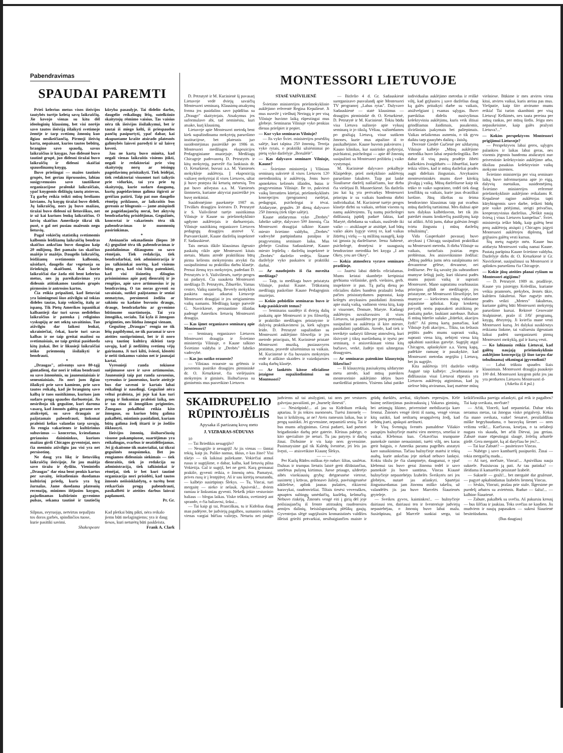Pabendravimas
SPAUDAI PAREMTI
Prieš kelerius metus visos išeivijos tautybės turėjo keletą savų laikraščių. Jie kovojo vienas su kitu dėl ideologinių klausimų, bet visi norėjo savo tautos išeiviją išlaikyti svetimoje žemėje ir tarp svetimų žmonių kuo ilgiau nesikeičiančią. Pirmoji išeivių karta, nepaisant, kurios tautos bebūtų, brangino savo spaudą, savus laikraščius ir knygas. Juo didesnė buvo tautinė grupė, juo didesni tiražai buvo laikraščių ir didesni skaičiai spausdinamų knygų.
Buvo priešingai — mažos tautinės grupės, bet geriau išprususios, labiau susigyvenusios savo tautiškose organizacijose pralenkė laikraščiais, ypač knygomis didžiųjų tautų atstovus. Tą garbę reikia teikti mūsų broliams latviams. Jų knygų tiražai buvo dideli. Jų laikraščių, nors jų buvo mažiau, tiražai buvo didesni už lietuviškus, net ir už kai kuriuos lenkų laikraščius. O latvių skaičius Amerikoje tikrai tik pusė, o gal net pusiau mažesnis negu lietuvių.
Pagal vokiečių statistiką svetimomis kalbomis leidžiamų laikraščių bendras skaičius anksčiau buvo daugiau kaip 20 milijonų. Bet pamažu tas skaičius mažėjo ir mažėjo. Daugelis laikraščių, leidžiamų svetimomis kalbomis, užsidarė, daugelis dar vegetuoja su išrinktųjų skaičiumi. Kai kurie laikraščiai dar žada eiti bent kelerius metus, nes jų pareikalavimas yra didesnis atitinkamos tautinės grupės pirmosios ir antrosios kartos.
Čia reikia pripažinti, kad lietuviai yra laimingesni šiuo atžvilgiu už tokias dideles tautas, kaip vokiečių, italų ar ispanų. Tik Pietų Amerikos ispaniškai kalbantieji dar turi savus nedidelius laikraščius ir patenka į religinius vyskupijų ar net sektų savaitinius. Tuo atžvilgiu dar laikosi lenkai, ukrainiečiai, čekai, kurie turi savas kalbas ir ne taip greitai maišosi su svetimaisiais, ne taip greitai pasiduoda kitų įtakai. Bet ir likusieji laikraščiai ieško priemonių išsilaikyti ir bendrauti.
*
„Draugas", atšventęs savo 80-tąjį gimtadienį, dar nori ir toliau bendrauti su savo žmonėmis, su jaunesniaisiais ir senesniaisiais. Jis nori juos ilgiau išlaikyti prie savo kamieno, prie savo tautos reikalų, kad jie brangintų savo kalbą ir tuos susitikimus, kuriuos jam sudaro progą spaudos darbuotojai. Jis nesiriboja tik gegužine, kuri daroma vasarą, kad žmonės galėtų gerame ore atsikvėpti, su savo draugais ar pažįstamais pabendrauti, linksmai praleisti kelias valandas tarp savųjų. Jis rengia vakarienes ir kultūrinius subuvimus — koncertus, kviesdamas geriausius dainininkus, kuriuos mažiau girdi Chicagos gyventojai, nors čia meniniu atžvilgiu jau visi yra net persisotinę.
Ne daug yra likę ir lietuviškų laikraščių išeivijoje. Jie jau mažėja savo tiražu ir dydžiu. Vienintelis „Draugas" dar eina bent penkis kartus per savaitę, šeštadieniais duodamas kultūrinį priedą, kuris yra lyg žurnalas. Jame duodama platesnių recenzijų, minimos išėjusios knygos, pajudinamas kultūrinio gyvenimo pulsas, sekama tautinė ir tautiečių kūryba pasaulyje. Tai didelio darbo, daugelio reikalingų lėšų, sutelktinio skaitytojų rėmimo vaisius. Tas vaisius nėra tik išeivijos išsilaikymui, bet ir tautai iš miego kelti, iš priespaudos pančių pasipurtyti, ypač dabar, kai okupuotame krašte atsirado platesnės galimybės laisvei parodyti ir už laisvę kovoti.
Jau ne kartą buvo minėta, kad negali vienas laikraštis visiems įtikti, negali ir redaktoriai prie visų skaitytojų norų ar teisingų pageidavimų prisitaikyti. Tiek leidėjai, tiek redaktoriai visuomet turi taikytis prie vidurkio, tai yra prie tų skaitytojų, kurie sudaro daugumą, kurių pageidavimus galima išgirsti ar greičiau patirti. Taip pat nuo daugelio rėmėjų priklauso, ar laikraštis bus geresnis ar blogesnis — jame atsispindi ne pageidaujančių norai, bet aktyvių bendradarbių prisidėjimas. Gegužinės, koncertai ir vakarienės tėra tik pabendravimas ir nuomonių pasirinkimas.
*
Ateinančio sekmadienio (liepos 30 d.) gegužinė tėra tik pabendravimas ir pasidalinimas džiaugsmu su savo rėmėjais. Tiek redakcija, tiek bendradarbiai, tiek administracija ir jos talkininkai norėtų, kad visiems būtų gera, kad visi būtų patenkinti, kad visi išsineštų džiugius prisiminimus apie patį dienraštį ir jo rengėjus, apie savo artimuosius ir jų bendravimą. O tas noras gyventi su savaisiais, sutikti pažįstamus ir seniai nematytus, persimesti žodžiu ar sakiniu su kadaise buvusiu draugu, draugе, bendradarbiu ar gyvenimo būtinumo suartintuoju. Tai yra žmogiška, socialu. Tai kyla iš žmogaus prigimties, nes liūdna žmogui vienam.
Gegužinę „Draugas" rengia ne tik lėšų papildymui, ne tik paramai ir savo ateities sustiprinimui, bet ir iš noro savą tautinę kultūrą skleisti tarp savųjų, kad ji nedžiūtų svetimų vėjų gairinama. Ji turi kilti, šviesti, klestėti ir nešti tinkamus vaisius net ir jaunajai kartai.
Vyresnieji randa tokiuose suėjimuose save ir savo artimuosius. Jaunesnieji taip pat randa savuosius, vyresnius ir jaunesnius, kurie ateityje bus dar savesni ir kartais labai reikalingi ir naudingi. Gegužinė nėra veltui praleista, jei joje kai kas turi progą ir linksmiau praleisti laiką, nes ir tas eina iš žmogiškos prigimties. Žmogaus pokalbiui reikia kito žmogaus, su kuriuo būtų galima pakalbėti, mintimis pasidalinti, kuriam būtų galima žodį ištarti ir jo žodžio išklausyti.
Išeivijos žmonių, išsibarsčiusių visuose pakampiuose, suartėjimas yra reikalingas, svarbus ir neatidėliojamas. Jei jį skaitome tik materialiai, tai tikrai gegužinės neapsimoka. Bet jos rengiamos didesniais siekimais — tiek dienraštis, tiek jo redakcija su administracija, tiek talkininkai ir rėmėjai, tiek ir bet kuri tautinė organizacija nori prisidėti, kad tautos žmonės neišsisklaidytų, o turėtų bent retkarčiais progą pabendrauti, pasikalbėti ir ateities darbus laisvai paplanuoti.
Pr. Gr.
Silpnas, svyruojąs, netvirtas nepažįsta tos doros garbės, spindinčios tuose, kurie pasitiki savimi.
Shakespeare
Kad pletkai būtų pikti, nėra reikalo jiems būti melagingiems; yra ir daug tiesos, kuri neturėtų būti paskleista.
Frank A. Clark
MONTESSORI LIETUVOJE
D. Petrutytė ir M. Kucinienė šį pavasarį Lietuvoje vedė dviejų savaičių Montessori seminarą. Klausimų-atsakymų forma jos pasidalins savo įspūdžius su „Draugo" skaitytojais. Atsakymus jos suformulavo abi, tad neminėsiu, kuri atsako, kurį klausimą.
Lietuvoje apie Montessori metodą bent kiek supažindinama mokytojų paruošimo institucijose, bet platesnis juo susidomėjimas pasireiškė po 1986 m. Montessori medžiagos ekspozicijos Pedagoginiame muziejuje. Medžiagą Chicagoje padovanotą D. Petrutytės ir kitų mokytojų, parvežė čia lankiusis dr. O. Keturkienė, buvusi a.a. M. Varnienės mokykloje auklėtoja. Į ekspoziciją važiavę mokytojai iš visos Lietuvos, užtat ji buvo pratęsta iki keturių mėnesių. Ten pat buvo atšvęstas a.a. M. Varnienės šimtmetis, kuriame aktyviai pasireiškė jos buvę mokiniai.
Susidomėjimo pasekmėje 1987 m. Tėviškės draugijos kviestos D. Petrutytė ir S. Vaišvilienė turėjo susitikimus Vilniuje ir Kaune su priešmokyklinio ugdymo auklėtojais ir darbuotojais. Vilniuje susitikimą organizavo Lietuvos pedagogų draugijos atstovė V. Purvaneckaitė, Kaune darželių inspektorė F. Sadauskienė.
Tais metais iškilo klausimas ilgesnio paskaitų ciklo apie Montessori kitais metais. Mums atrodė praktiškiau būtų pirma kelioms mokytojoms atvykti čia susipažinimui su praktišku darbu klasėje. Pernai žiemą trys mokytojos, padedant D. Petrutytės ir S. Vaišvilienės, turėjo progos tai padaryti. Čia suaukota Montessori medžiaga D. Petrutytės, Žiburėlio, Varnas centro, Vaikų namelių, Beverly mokyklos paskirta naujai atkurtai Lietuvoje Montessori draugijai ir jos steigiamiems vaikų namams. Medžiagą kargo parvežė G. Navickienė, persiuntimo išlaidas padengė Amerikos lietuvių Montessori draugija.
— Kas šįmet organizavo seminarą apie Montessori?
— Seminarą organizavo Lietuvos Montessori draugija ir Švietimo ministerija Vilniuje, o Kaune talkino Švietimo valdyba ir „Drobės" fabriko vadovybė.
— Kas jus sutiko orauoste?
— Vilniaus orauoste su gėlėmis ir juostomis pasitiko draugijos pirmininkė dr. O. Keturkienė, čia viešėjusios mokytojos ir giminės. Išsibučiavus su giminėmis mus pasveikino Lietuvos
STASĖ VAIŠVILIENĖ
Švietimo ministerijos priešmokyklinio auklėjimo referentė Regina Kepalienė. Ji mus nuvežė į viešbutį Neringą ir per visą Vilniuje buvimo laiką rūpestingai mus globojo. Seminaras Vilniuje vyko penkias dienas priešpiet ir popiet.
— Kur vyko seminaras Vilniuje?
— Jis vyko Šviet. ministerijos posėdžių salėje, kuri talpina 250 žmonių. Teorija vyko rytais, o praktiški užsiėmimai po pietų vyko darželyje „Boružėlė".
— Kas dalyvavo seminare Vilniuje, Kaune?
— Švietimo ministerija į Vilniaus seminarą sukvietė iš visos Lietuvos 120 metodininkių ir auklėtojų. Joms buvo apmokėtos kelionės išlaidos, butas ir pragyvenimas Vilniuje. Be to, pakviesti vaikų literatūros kūrėjai, priešmokyklinės koncepcijos (programos) ruošėjai, pedagogai, psichologai ir tėvai. Atidaryme, gegužės 30 dieną dalyvavo 250 žmonių (tiek tilpo salėje).
Kaune atidarymas vyko „Drobės" fabriko salėje, dalyvavo 500 žmonių. Čia Montessori draugijai talkino Kauno miesto švietimo valdyba, „Drobės" vadovybė parūpindama patalpas ir pragyvenimą seminaro laiku. Mus globojo Gražina Sadauskienė, Kauno miesto lopšelių - darželių inspektorė ir „Drobės" darželio vedėja. Šitame darželyje vyko paskaitos ir praktiški darbai.
— Ar naudojotės iš čia nuvežta medžiaga?
— Taip, ta medžiaga buvo pristatyta Vilniuje, paskui Kaune. Trūkstamą medžiagą paskolino Kauno Pedagoginis muziejus.
— Kokio pobūdžio seminaras buvo ir kaip pasiskirstėt temas?
— Seminaras susidėjo iš dviejų dalių paskaitų apie Montessori ir jos filosofiją ir praktiško medžiagos pristatymo ir dalyvių praktikavimosi ja, kiek sąlygos leido. D. Petrutytė supažindino su Montessori auklėjimo filosofija ir jos metodo principais, M. Kucinienė pristatė Montessori muziką, pusiausvyros pratimus, pravedė užsiėmimus su vaikais. M. Kucinienė ir čia buvusios mokytojos rodė ir aiškino skaidres ir vaizdajuostes vaikų darbų klasėje.
— Ar lankėtės kitose oficialiose įstaigose supažindinimui su Montessori?
— Birželio 4 d. Gr. Sadauskienė suorganizavo pusvalandį apie Montessori TV programoj „Labas rytas". Dalyvavo Sadauskienė — statė klausimus — draugijos pirmininkė dr. O. Keturkienė, D. Petrutytė ir M. Kucinienė. Tokiu būdu visa Lietuva sužinojo apie vykusį seminarą ir jo tikslą. Vėliau, važinėdamos po gražiąją Lietuvą, visur sutikom žmones, kurie mus atpažino iš to pasikalbėjimo. Kaune buvom pakviestos į Kauno klinikas, kur susirinko gydytojai, psichiatrai, psichologai — apie 40 žmonių susipažinti su Montessori požiūriu į vaiko vystymąsi.
M. Kucinienė dalyvavo pokalbyje Klaipėdoje, prieš mokyklinio auklėtojų paruošimo fakultete. Taip pat lankė Šiauliuose darželį našlaičiams, kur dirba čia viešėjusi B. Musneckienė. Šis darželis jau kai ką yra pertvarkęs Montessori principu ir su vaikais bandoma dirbti individualiai. M. Kucinienė turėjo progos klasėje dirbti su vaikais, stebint visoms tų namų auklėtojoms. Tų namų psichologei didžiausią įspūdį padarė faktas, kad Marytė, dirbdama su vaikais, nusileido iki vaiko — atsiklaupė ar atsitūpė, kad būtų vaiko akies lygyje vietoj to, kad vaikas žiūrėtų į viršų — tą milžiną suaugėlį, kaip tai įprasta jų darželiuose. Irena Sabienė, psichologė, domėjosi ir suaugusių bendravimo metodika bei knyga „I am Okey, you are Okey".
— Kokia atmosfera vyravo seminaro pradžioje.
— Jautėsi labai didelis oficialumas. Mums keistai skambėjo kreipiniai gerbiama viršininke, gerb. viešnios, gerb. inspektore ir pan. Tą pačią dieną po oficialios dalies bandėm pralaužti ledus pačios prisistatydamos paprastai, kaip kolegės atvykusios pasidalinti žiniomis apie mažą vaiką, vadinom viena kitą, kaip ir visuomet, Domute, Maryte. Kadangi auklėtojos suvažiavusios iš visos Lietuvos, tai pasiūlėm per pietų pertrauką susipažinti su auklėtoja iš kito miesto, pasidalinti įspūdžiais. Atrodo, kad tiek ir tereikėjo sudaryti šiltesnę atmosferą, kuri išsivystė į tikrą nuoširdumą ir tęsėsi per seminarą, o atsisveikinant viena kitą bučiavo, verkė, žadėjo tęsti užmegztas draugystes.
— Ar seminaras patenkino klausytojų lūkesčius?
— Iš klausytojų pasisakymų uždarymo metu atrodo, kad mūsų pateiktos montesorinio auklėjimo idėjos buvo nuoširdžiai priimtos. Visiems labai patiko individualus auklėjimo metodas ir reiškė viltį, kad grįžusios į savo darželius daug ką galės pritaikyti darbe su vaikais, atsižvelgiant į esamas sąlygas. Buvo pareikštas didelis nusivylimas kolektyviniu auklėjimu, kuris veik ištisai grindžiamas žaidimais, pasakomis, išviršiniais įsakymais bei paliepimais. Vaikas nelaikomas asmeniu, o tik gyvu daiktu tarp gausybės daiktų - žaislų.
Docentė Giedrė Gučienė per uždarymą Vilniuje kalbėjo „Mūsų auklėjimo metodika buvo labai nepsichologiška. Bet dabar iš visų pusių pradėjo žibėti kažkokios žvaigždutės — žiburėliai, kurie teikia vilties, kad ir mūsų darželiai pradės augti dideliais žingsniais. Atvykusios montesorininkės mums davė kitokią įžvalgą į vaiką. Mūsų darželiuose kaip tik trūko to vaiko supratimo, todėl tiek daug konfliktų su vaikais, kurie jaus dvasiškai luošino. Jūsų iškeltas su šeima bendravimo klausimas taip pat svarbus mūsų darželių turtinimui. Mes dažnai apie tuos dalykus kalbėdavom, bet tik jūs pateikėt mums konkrečių pasiūlymų kaip tai atlikti. Ačiū jums, dabar galėsim žengti tvirtu žingsniu į mūsų darželių tobulinimą".
Vida Gasperkaitė pavasarį buvo atvykusi į Chicagą susipažinti praktiškai su Montessori metodu. Ji dirba Vilniuje su vaikais, turinčiais įvairias regos problemas. Jos atsisveikinimo žodžiai: „Mūsų padėka jums nėra sutalpinama nei dovanotose gėlėse, dovanose, nei žodžiuose. Per šią savaitę jūs subrandinot mumyse šeštąjį juslę, kuri tikiuosi padės mums pajusti vaiką ir suprasti Montessori. Mano supratimu svarbiausias principas glūdi ne medžiagoje, jos pristatyme, ne Montessori filosofijoje, bet mumyse — kiekvienos mūsų vidiniame pajautime aplinkai. Kaip konkretų pavyzdį noriu papasakoti atsitikimą po paskaitų parke, laukiant autobuso. Balsas iš mūsų būrelio sušuko „žiūrėkit, akacijos žydi!" Aš pirmą kartą pamačiau, kad Vilniuje žydi akacijos... Tikiu, tas šeštasis pojūtis padės mums suprasti vaiką, suprasti viena kitą, nebijoti viena kitą apkabinti susitikus gatvėje. Sugrįžę atgal Chicagon, aplankykite a.a. Varnų kapą, padėkite ramunę ir pasakykite, kad Montessori metodas negrįžta į Lietuvą, bet jis sugrįžo.
Kita auklėtoja 101 darželio vedėja Augutė taip kalbėjo: „Svarbiausias ir didžiausias visai Lietuvai rūpestis yra Lietuvos auklėtojų atgimimas, kad jų sielose būtų atvirumas, kurį matėme mūsų viešniose. Būkime ir mes atviros viena kitai, atviros vaikui, kuris ateina pas mus. Viešpatie, kaip šito atvirumo mums reikia! Tai turim skambinti per visą Lietuvą! Kelkimės, nes tauta pereina per mūsų rankas, per mūsų širdis. Jeigu mes nepasikeisime, kaip galės pražysti Lietuva?..."
— Kokios perspektyvos Montessori prigijimui Lietuvoje?
— Perspektyvos labai geros, sąlygos palankios ir laikas labai geras, nes visomis jėgomis bandoma atsikratyti nuo priverstinio kolektyvinio auklėjimo arba, tiksliau pasakius kolektyvinio vaikų mokymo sistemos.
Švietimo ministerija per visą seminaro laiką buvo informuojama apie jo eigą, dalyvių nuotaikas, susidomėjimą. Švietimo ministerijos referentė priešmokyklinio auklėjimo reikalams R. Kepalienė ragino auklėtojas tapti kūrybingomis savo darbe, ieškoti būdų prie vaiko priėjimui, steigti privačius, kooperatyvinius darželius. „Neškit naują šviesą į visus Lietuvos kampelius". Šviet. ministerija ieško būdų, kaip galėtų bent porą auklėtojų atsiųsti į Chicagos įsigyti Montessori auklėtojos diplomą, kad grįžusios galėtų vesti kursus.
Šių metų rugsėjo mėn. Kaune bus atidaryta Montessori vaikų namai Kaune. Pastatą parūpina Kauno švietimo valdyba. Darželyje dirbs dr. O. Keturkienė ir Gr. Navickienė, susipažinusi su Montessori ir aplinkos paruošimu čia Chicagoje.
— Kokie jūsų ateities planai ryšium su Montessori atgijimu?
— D. Petrutytė. 1989 m. pradžioje, Kaune yra įsisteigęs Koledžas, kuriame veikia pramonės, prekybos, žemės ūkio, kultūros fakultetai. Nuo rugsėjo mėn. pradės veikti „Moters" fakultetas, kuriame galėtų būti Montessori mokytojų paruošimo kursai. Rektorė Genovaitė Stulpinienė, prašo iš JAV programų, knygų, dėstytojų. Ji kviečia mane vesti Montessori kursą. Jei dalykai susiklostys reikiama linkme, tai važiuosiu ilgesniam laikui padėti suorganizuoti pirmą Montessori mokyklą, gal ir kursą vesti.
— Ko labiausia reikia Lietuvai, kad galėtų naujają priešmokyklinio auklėjimo koncepciją (ji šiuo tarpu dar tobulinama) sėkmingai įgyvendinti?
— Labai trūksta spaudos šiais klausimais. Montessori draugija paaukojo 100 dol. Montessori knygom pirkt jos jau yra perduotos Lietuvos Montessori d-
(Atkelta iš 4 psl.)
SKAIDRUPELIO RŪPINTOJĖLIS
Apysaka iš partizanų kovų meto
J. VIZBARAS-SŪDUVAS
10
— Tai Briedikis nesugrįžo?
— Nesugrįžo ir nesugrįš! Ar jis vienas — šimtai tokių, kaip jis. Paliko namus, ūkius, o kas žino? Visi tikėjo — tik laikinai paliekame. Vokiečiai atmuš rusus ir sugrįšime, o dabar, kalba, kad lietuvių pilna Vokietija. Gal ir sugrįš, bet ne greit. Karą germanai prakišo, gyventi reikia, o žmonių nėra. Pamatysi, prives rusų ir į lentpjūvę. Aš ir sau kirtėjų nesurandu, — kalbėjo susirūpinęs Šlekys. — Tu, Vincai, turi mergaitę — nieko ir nelauk. Apsivesk!... dviem ramiau ir linksmiau gyventi. Nekelk jokio vestuvinio baliaus — blogas laikas. Visko trūksta, svetimieji ant sprando, o čia baliavosi, šoksi...
— Tai kaip gi tai, Pranciškau, tu ir Kidolius daug man padėjote, be judviejų pagalbos, sumanios rankos vienas vargiai būčiau valiojęs. Neturiu nei pinigo judviems už tai atsilyginti, tai nors per vestuves galvojau pavaišinti, po „burnelę išmesti".
— Nesirūpink!... aš jau su Kidolium reikalą aptariau. Ir jis tokios nuomonės. Turėsi žmonelę — bus ir krikštynų, ar ne? Ateis ramesnis laikas, bus ir progų susitikti. Jei gyvensime, nepamirši senių. Tai ir bus mums atlyginimas. Gerai padarei, kad paėmei brigadininko darbą prie gaterio. Kleinas pabėgo, o kito specialisto jie neturi. Tu jau patyręs ir darbą žinai. Dirbsime ir vis kaip nors gyvensime. Pasimatysime gal tik Kalėdų šventėse, jei leis jas švęsti, — atsisveikino Kiaunę Šlekys.
— — —
Per Kazlų Rūdos miškus ėjo ruduo: šiltas, saulėtas. Dažnas ir trumpas lietutis laistė greit džiūstančius, smėlėtus pušynų kirtimus. Juose priaugo, užderėjo aibės visokiausių grybų: drėgnesnėse vietose, susimetę į krūvas, geltonavo žalieji, pavėsingesnėse aikštelėse, aplink jaunas pušaites, rikiavosi baravykai, raudonviršiai. Tiltais tiesėsi voveruškos, apsuptos sultingų umėdaičių, kazlėkų, kelmučių. Nebuvo rinkėjų. Žmonės vengė eiti į girią dėl joje poilsiaujančių iš fronto atitrauktų raudonosios armijos dalinių, beisislapstančių plėšikų gaujų. Gyventojus slėgė sugrįžusios komunistinės valdžios išleisti griežti potvarkiai, nesibaigiančios maisto ir grūdų duoklės, areštai, tikybinės represijos. Kėlė baimę nežinojimas pasitraukusių į Vakarus giminių, bei artimųjų likimo, priverstinė mobilizacija karo frontui. Žmonės vengė išeiti iš namų, vengė vienas kitą sutikti, kad neištartų neapgalvotą žodį, kad nebūtų įtarti, apskųsti areštuoti.
Ir Visų Šventųjų šventės pamaldose Višakio parapijos bažnyčioje matėsi vien moterys, seneliai ir vaikai. Klebonas kun. Čekavičius trumpame pamoksle ramino nenusiminti, turėti viltį, nes karas greit baigsis, o Amerika parama pagelbės atstatyti karo sunaikinimus. Tačiau bažnyčioje matėsi ir tokių asabų, kurie anksčiau joje niekad nebuvo lankęsi. Kokiu tikslu jie čia slampinėjo, daugumai, o ypač klebonui tas buvo gerai žinoma todėl ir savo pamoksle jis buvo santūrus. Vincas Kiaunė bažnyčioje nepastebėjęs Izabelės Šveikytės nei jos globėjos, nutarė jas atlankyti. Spartėjai žingsniuodamas jam žinomu miško takeliu, už valandėlės jis jau buvo Marcelės Šiaurienės gryteleje.
— Sveikos gyvos, kaiminkos!.. — bažnyčioje dairiausi ten, dairiausi ten ir šventoriuje judviejų nepastebėjau, o žmonių buvo labai maža. Susirūpinau, gal Marcelė sunkiai serga, tai krikščioniška pareiga atlankyti, gal reik ir pagalbos? Tai kaip sveikata, močiute?
— Ačiū, Vinceli, kad nepamiršai. Dabar toks neramus metas, tai žmogus visko prigalvoji. Kokia čia mano sveikata, vaike! Senatvė, persišaldžiau miške begrybaudama, o baravykų šiemet — nors vežimu vešk!... Karčiavau, kosėjau, o ta nelaboji nugara vis skauda, bet ačiū Dievui, jau geriau. Zabutė mane rūpestingai slaugė, žolelių arbatėle girdė. Gera mergaitė, ką aš daryčiau be jos?...
— Tai kur Zabutė? — pasiteiravo Vincas.
— Nubėgo į savo kambarėlį pasipuošti. Žinai — tokia mergaičių mada...
— Aš tuoj, močiute, Vincai!... Apsivilkau nauja suknele. Pasisiuvau ją pati. Ar tau patinka? — išeidama iš kamarėlės prisistatė Izabelė.
— Suknelė — graži!... bet mergaitė dar gražesnė, — pagyrė apkabindamas Izabelės liemenį Vincas.
— Sėskis, Vincuti, prašau prie stalo. Išgersime po puodelį arbatos su avietėmis. Ruduo — šalta!... — kalbino Šiaurienė.
— Zabute, pakalbėk su svečiu. Aš pakursiu krosnį — bus šilčiau ir jaukiau. Toks svečias ne kasdien. Jis mudviem ir naujų papasakos — sukosi Šiaurienė besitriūsdama.
(Bus daugiau)